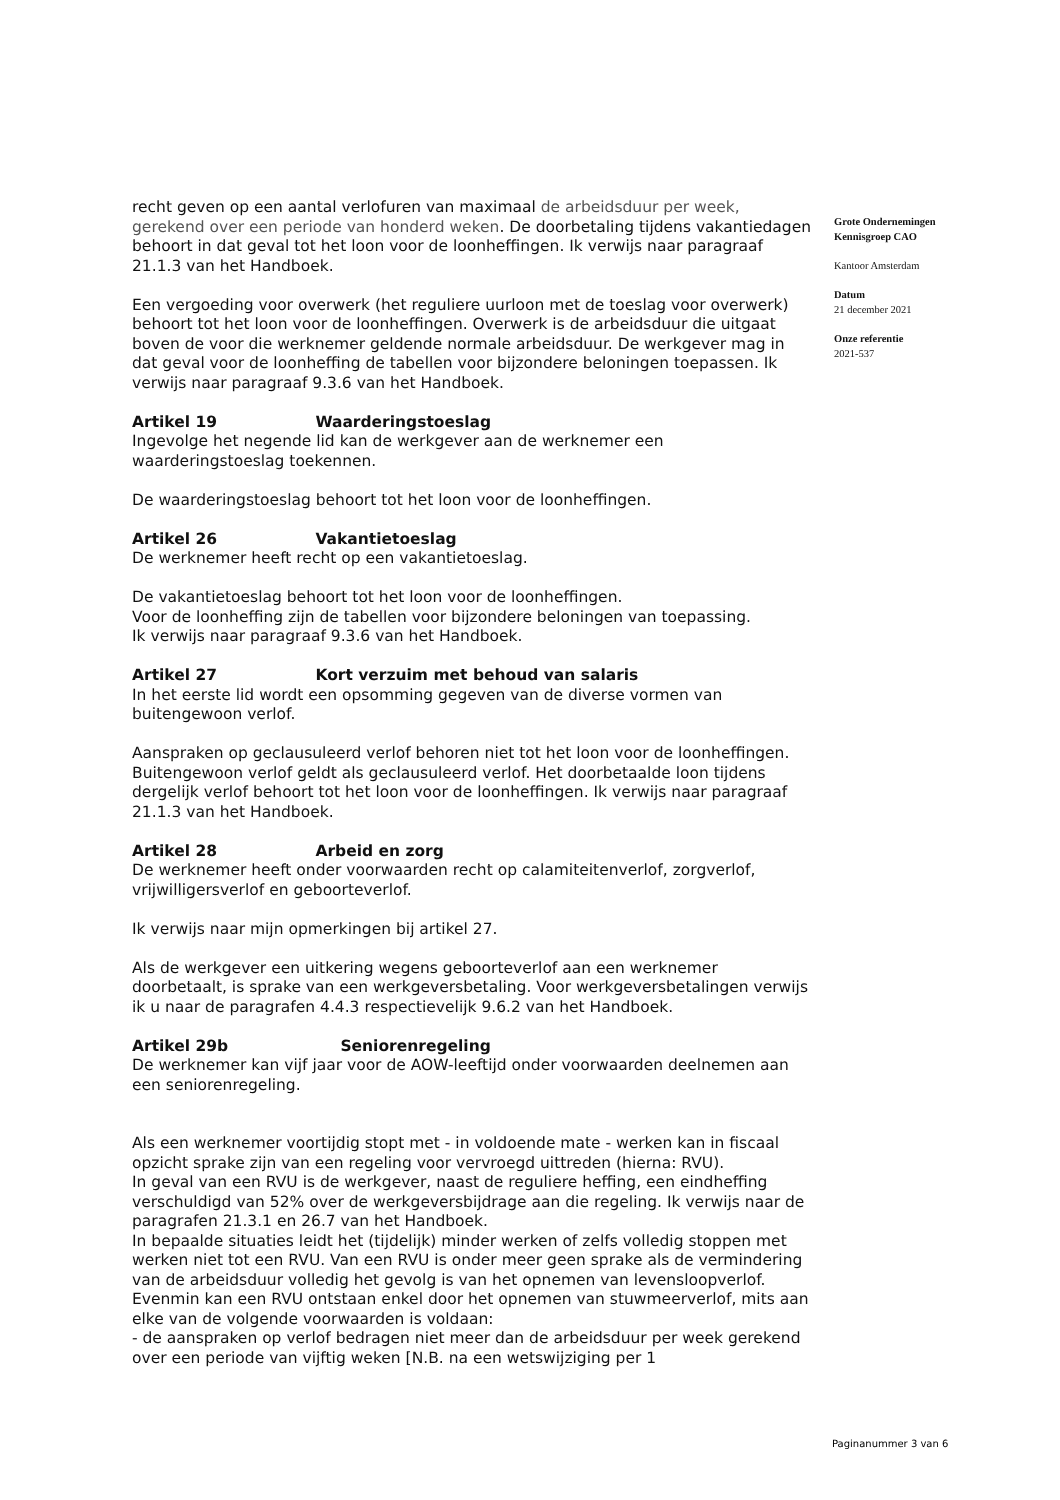recht geven op een aantal verlofuren van maximaal de arbeidsduur per week, gerekend over een periode van honderd weken. De doorbetaling tijdens vakantiedagen behoort in dat geval tot het loon voor de loonheffingen. Ik verwijs naar paragraaf 21.1.3 van het Handboek.
Een vergoeding voor overwerk (het reguliere uurloon met de toeslag voor overwerk) behoort tot het loon voor de loonheffingen. Overwerk is de arbeidsduur die uitgaat boven de voor die werknemer geldende normale arbeidsduur. De werkgever mag in dat geval voor de loonheffing de tabellen voor bijzondere beloningen toepassen. Ik verwijs naar paragraaf 9.3.6 van het Handboek.
Artikel 19 Waarderingstoeslag
Ingevolge het negende lid kan de werkgever aan de werknemer een waarderingstoeslag toekennen.
De waarderingstoeslag behoort tot het loon voor de loonheffingen.
Artikel 26 Vakantietoeslag
De werknemer heeft recht op een vakantietoeslag.
De vakantietoeslag behoort tot het loon voor de loonheffingen.
Voor de loonheffing zijn de tabellen voor bijzondere beloningen van toepassing.
Ik verwijs naar paragraaf 9.3.6 van het Handboek.
Artikel 27 Kort verzuim met behoud van salaris
In het eerste lid wordt een opsomming gegeven van de diverse vormen van buitengewoon verlof.
Aanspraken op geclausuleerd verlof behoren niet tot het loon voor de loonheffingen. Buitengewoon verlof geldt als geclausuleerd verlof. Het doorbetaalde loon tijdens dergelijk verlof behoort tot het loon voor de loonheffingen. Ik verwijs naar paragraaf 21.1.3 van het Handboek.
Artikel 28 Arbeid en zorg
De werknemer heeft onder voorwaarden recht op calamiteitenverlof, zorgverlof, vrijwilligersverlof en geboorteverlof.
Ik verwijs naar mijn opmerkingen bij artikel 27.
Als de werkgever een uitkering wegens geboorteverlof aan een werknemer doorbetaalt, is sprake van een werkgeversbetaling. Voor werkgeversbetalingen verwijs ik u naar de paragrafen 4.4.3 respectievelijk 9.6.2 van het Handboek.
Artikel 29b Seniorenregeling
De werknemer kan vijf jaar voor de AOW-leeftijd onder voorwaarden deelnemen aan een seniorenregeling.
Als een werknemer voortijdig stopt met - in voldoende mate - werken kan in fiscaal opzicht sprake zijn van een regeling voor vervroegd uittreden (hierna: RVU).
In geval van een RVU is de werkgever, naast de reguliere heffing, een eindheffing verschuldigd van 52% over de werkgeversbijdrage aan die regeling. Ik verwijs naar de paragrafen 21.3.1 en 26.7 van het Handboek.
In bepaalde situaties leidt het (tijdelijk) minder werken of zelfs volledig stoppen met werken niet tot een RVU. Van een RVU is onder meer geen sprake als de vermindering van de arbeidsduur volledig het gevolg is van het opnemen van levensloopverlof. Evenmin kan een RVU ontstaan enkel door het opnemen van stuwmeerverlof, mits aan elke van de volgende voorwaarden is voldaan:
- de aanspraken op verlof bedragen niet meer dan de arbeidsduur per week gerekend over een periode van vijftig weken [N.B. na een wetswijziging per 1
Grote Ondernemingen
Kennisgroep CAO
Kantoor Amsterdam
Datum
21 december 2021
Onze referentie
2021-537
Paginanummer 3 van 6